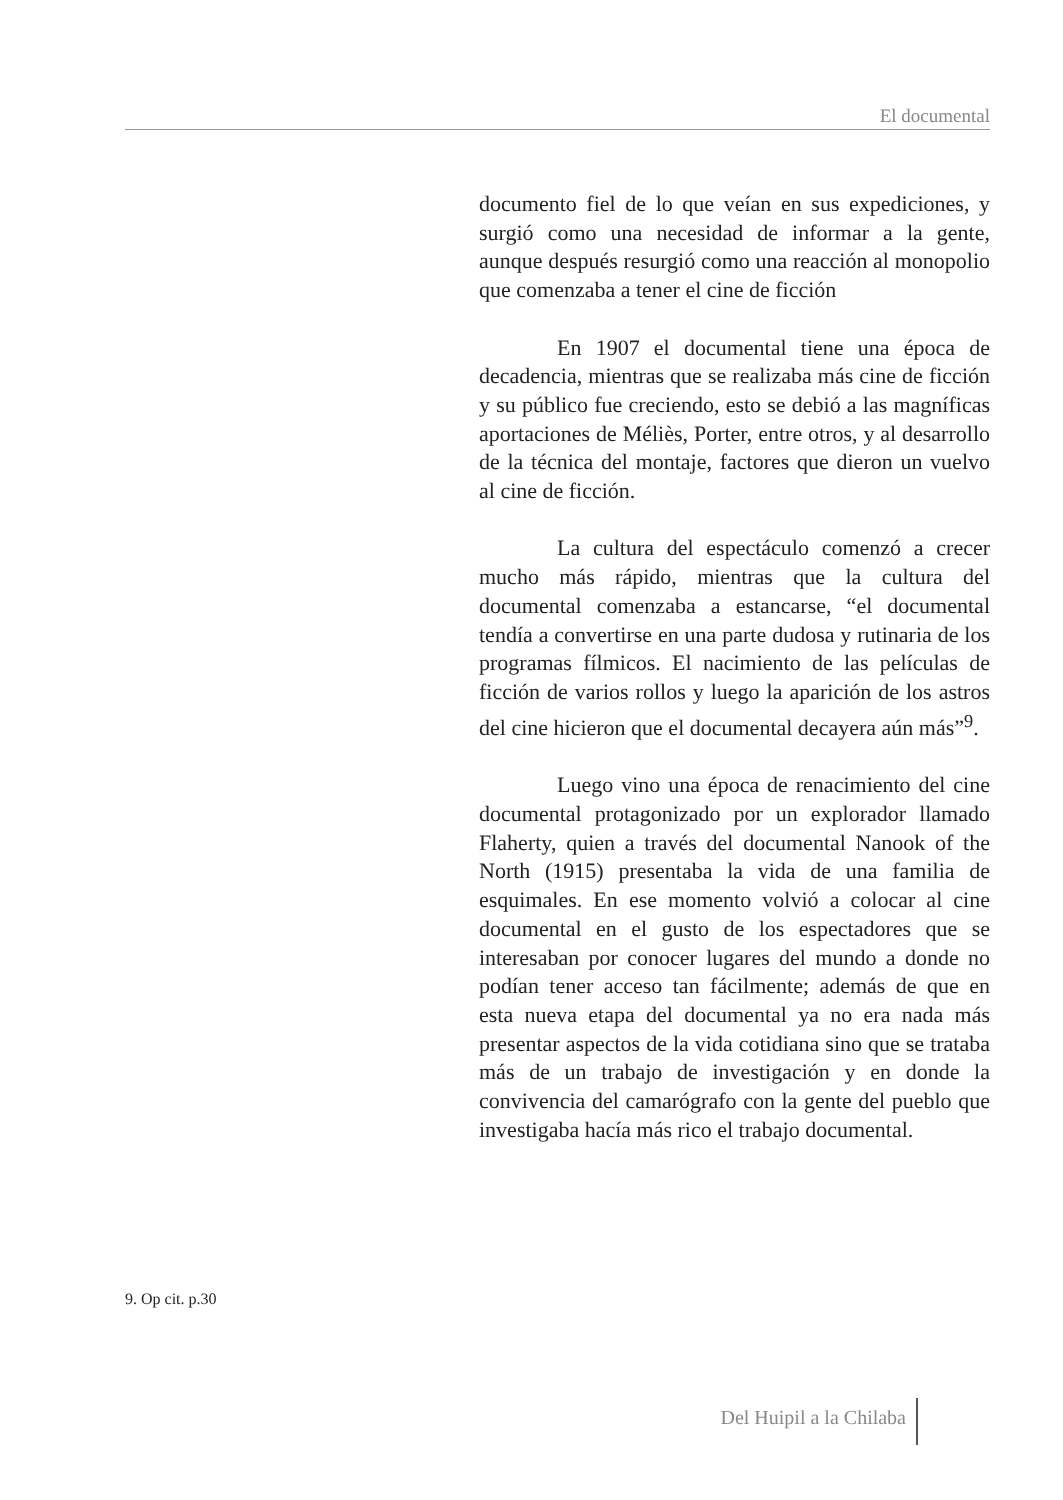El documental
documento fiel de lo que veían en sus expediciones, y surgió como una necesidad de informar a la gente, aunque después resurgió como una reacción al monopolio que comenzaba a tener el cine de ficción
En 1907 el documental tiene una época de decadencia, mientras que se realizaba más cine de ficción y su público fue creciendo, esto se debió a las magníficas aportaciones de Méliès, Porter, entre otros, y al desarrollo de la técnica del montaje, factores que dieron un vuelvo al cine de ficción.
La cultura del espectáculo comenzó a crecer mucho más rápido, mientras que la cultura del documental comenzaba a estancarse, “el documental tendía a convertirse en una parte dudosa y rutinaria de los programas fílmicos. El nacimiento de las películas de ficción de varios rollos y luego la aparición de los astros del cine hicieron que el documental decayera aún más”<sup>9</sup>.
Luego vino una época de renacimiento del cine documental protagonizado por un explorador llamado Flaherty, quien a través del documental Nanook of the North (1915) presentaba la vida de una familia de esquimales. En ese momento volvió a colocar al cine documental en el gusto de los espectadores que se interesaban por conocer lugares del mundo a donde no podían tener acceso tan fácilmente; además de que en esta nueva etapa del documental ya no era nada más presentar aspectos de la vida cotidiana sino que se trataba más de un trabajo de investigación y en donde la convivencia del camarógrafo con la gente del pueblo que investigaba hacía más rico el trabajo documental.
9. Op cit. p.30
Del Huipil a la Chilaba